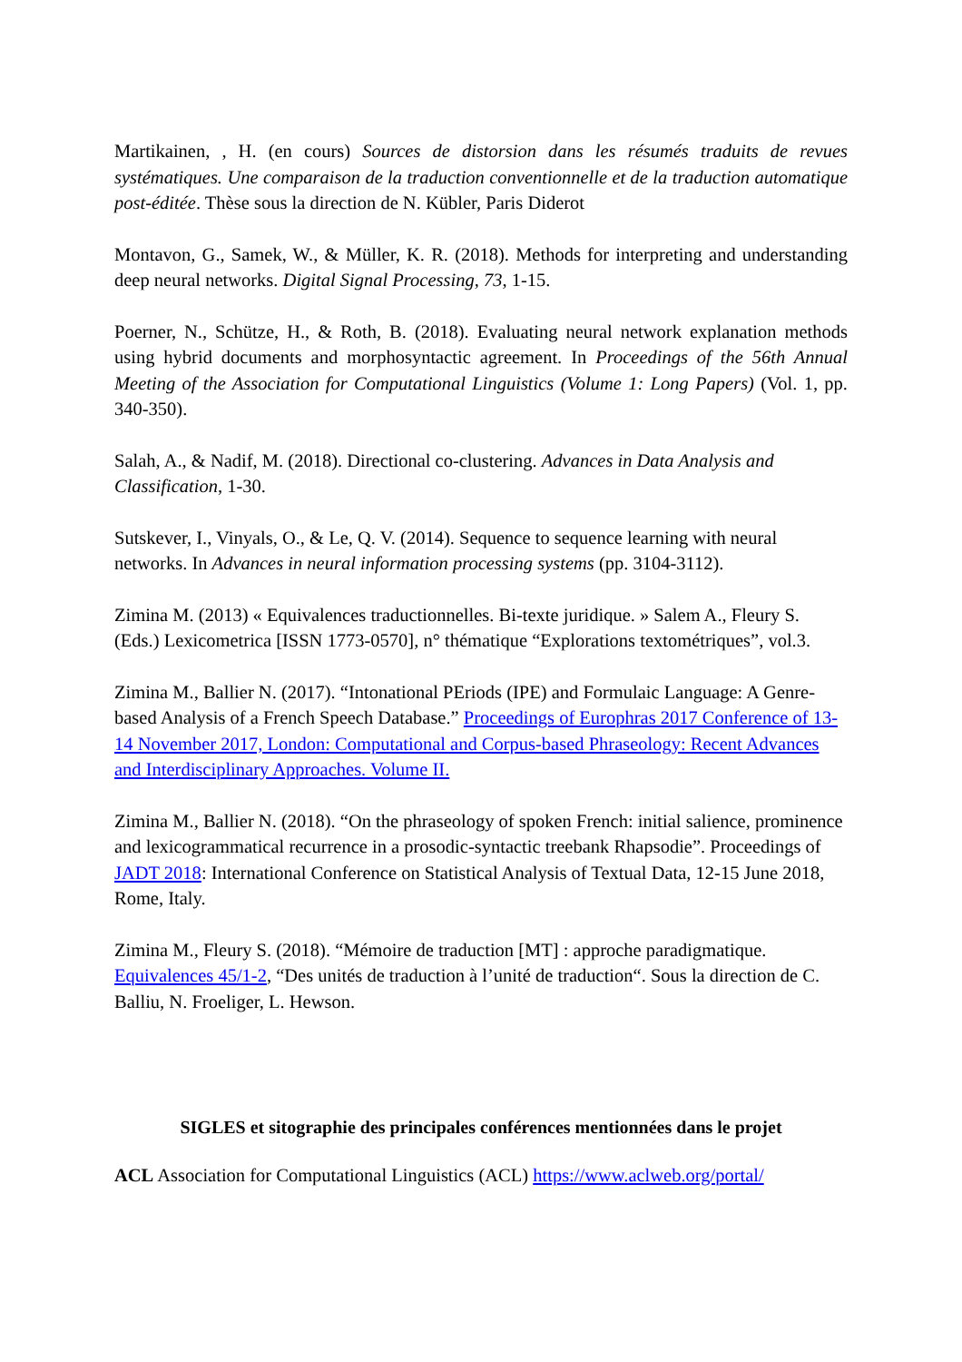Martikainen, , H. (en cours) Sources de distorsion dans les résumés traduits de revues systématiques. Une comparaison de la traduction conventionnelle et de la traduction automatique post-éditée. Thèse sous la direction de N. Kübler, Paris Diderot
Montavon, G., Samek, W., & Müller, K. R. (2018). Methods for interpreting and understanding deep neural networks. Digital Signal Processing, 73, 1-15.
Poerner, N., Schütze, H., & Roth, B. (2018). Evaluating neural network explanation methods using hybrid documents and morphosyntactic agreement. In Proceedings of the 56th Annual Meeting of the Association for Computational Linguistics (Volume 1: Long Papers) (Vol. 1, pp. 340-350).
Salah, A., & Nadif, M. (2018). Directional co-clustering. Advances in Data Analysis and Classification, 1-30.
Sutskever, I., Vinyals, O., & Le, Q. V. (2014). Sequence to sequence learning with neural networks. In Advances in neural information processing systems (pp. 3104-3112).
Zimina M. (2013) « Equivalences traductionnelles. Bi-texte juridique. » Salem A., Fleury S. (Eds.) Lexicometrica [ISSN 1773-0570], n° thématique “Explorations textométriques”, vol.3.
Zimina M., Ballier N. (2017). “Intonational PEriods (IPE) and Formulaic Language: A Genre-based Analysis of a French Speech Database.” Proceedings of Europhras 2017 Conference of 13-14 November 2017, London: Computational and Corpus-based Phraseology: Recent Advances and Interdisciplinary Approaches. Volume II.
Zimina M., Ballier N. (2018). “On the phraseology of spoken French: initial salience, prominence and lexicogrammatical recurrence in a prosodic-syntactic treebank Rhapsodie”. Proceedings of JADT 2018: International Conference on Statistical Analysis of Textual Data, 12-15 June 2018, Rome, Italy.
Zimina M., Fleury S. (2018). “Mémoire de traduction [MT] : approche paradigmatique. Equivalences 45/1-2, “Des unités de traduction à l’unité de traduction“. Sous la direction de C. Balliu, N. Froeliger, L. Hewson.
SIGLES et sitographie des principales conférences mentionnées dans le projet
ACL Association for Computational Linguistics (ACL) https://www.aclweb.org/portal/